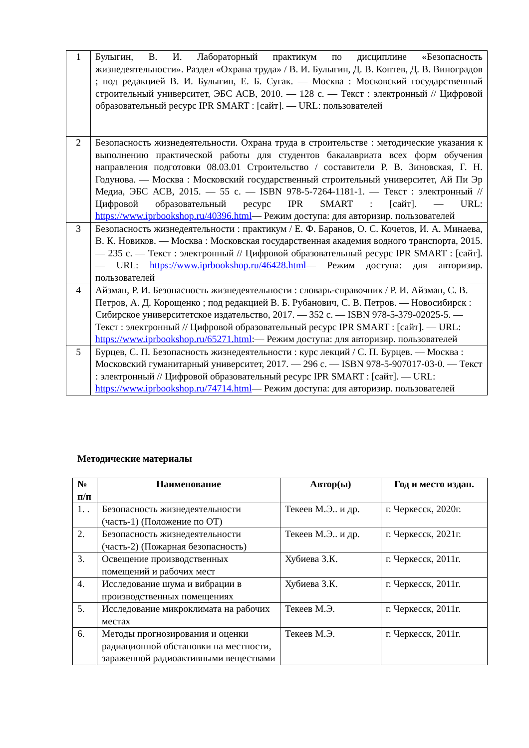| 1 | Булыгин, В. И. Лабораторный практикум по дисциплине «Безопасность жизнедеятельности». Раздел «Охрана труда» / В. И. Булыгин, Д. В. Коптев, Д. В. Виноградов ; под редакцией В. И. Булыгин, Е. Б. Сугак. — Москва : Московский государственный строительный университет, ЭБС АСВ, 2010. — 128 с. — Текст : электронный // Цифровой образовательный ресурс IPR SMART : [сайт]. — URL: пользователей |
| 2 | Безопасность жизнедеятельности. Охрана труда в строительстве : методические указания к выполнению практической работы для студентов бакалавриата всех форм обучения направления подготовки 08.03.01 Строительство / составители Р. В. Зиновская, Г. Н. Годунова. — Москва : Московский государственный строительный университет, Ай Пи Эр Медиа, ЭБС АСВ, 2015. — 55 с. — ISBN 978-5-7264-1181-1. — Текст : электронный // Цифровой образовательный ресурс IPR SMART : [сайт]. — URL: https://www.iprbookshop.ru/40396.html — Режим доступа: для авторизир. пользователей |
| 3 | Безопасность жизнедеятельности : практикум / Е. Ф. Баранов, О. С. Кочетов, И. А. Минаева, В. К. Новиков. — Москва : Московская государственная академия водного транспорта, 2015. — 235 с. — Текст : электронный // Цифровой образовательный ресурс IPR SMART : [сайт]. — URL: https://www.iprbookshop.ru/46428.html — Режим доступа: для авторизир. пользователей |
| 4 | Айзман, Р. И. Безопасность жизнедеятельности : словарь-справочник / Р. И. Айзман, С. В. Петров, А. Д. Корощенко ; под редакцией В. Б. Рубанович, С. В. Петров. — Новосибирск : Сибирское университетское издательство, 2017. — 352 с. — ISBN 978-5-379-02025-5. — Текст : электронный // Цифровой образовательный ресурс IPR SMART : [сайт]. — URL: https://www.iprbookshop.ru/65271.html :— Режим доступа: для авторизир. пользователей |
| 5 | Бурцев, С. П. Безопасность жизнедеятельности : курс лекций / С. П. Бурцев. — Москва : Московский гуманитарный университет, 2017. — 296 с. — ISBN 978-5-907017-03-0. — Текст : электронный // Цифровой образовательный ресурс IPR SMART : [сайт]. — URL: https://www.iprbookshop.ru/74714.html — Режим доступа: для авторизир. пользователей |
Методические материалы
| № п/п | Наименование | Автор(ы) | Год и место издан. |
| --- | --- | --- | --- |
| 1. . | Безопасность жизнедеятельности (часть-1) (Положение по ОТ) | Текеев М.Э.. и др. | г. Черкесск, 2020г. |
| 2. | Безопасность жизнедеятельности (часть-2) (Пожарная безопасность) | Текеев М.Э.. и др. | г. Черкесск, 2021г. |
| 3. | Освещение производственных помещений и рабочих мест | Хубиева З.К. | г. Черкесск, 2011г. |
| 4. | Исследование шума и вибрации в производственных помещениях | Хубиева З.К. | г. Черкесск, 2011г. |
| 5. | Исследование микроклимата на рабочих местах | Текеев М.Э. | г. Черкесск, 2011г. |
| 6. | Методы прогнозирования и оценки радиационной обстановки на местности, зараженной радиоактивными веществами | Текеев М.Э. | г. Черкесск, 2011г. |